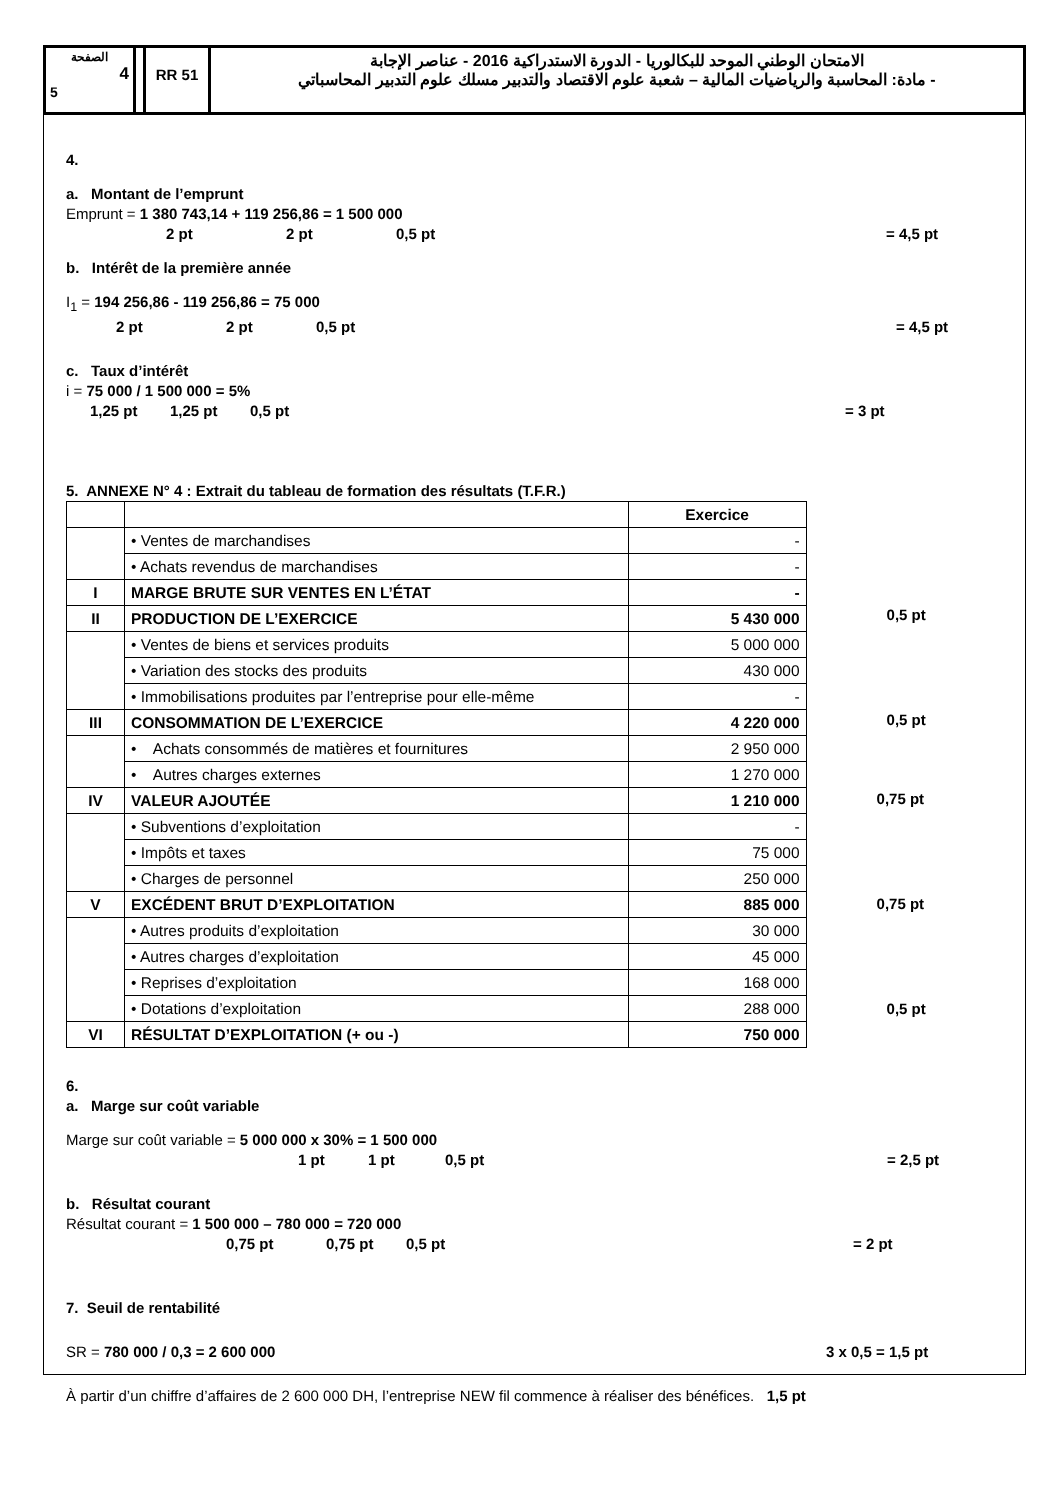الصفحة
4
5
RR 51
الامتحان الوطني الموحد للبكالوريا - الدورة الاستدراكية 2016 - عناصر الإجابة
- مادة: المحاسبة والرياضيات المالية – شعبة علوم الاقتصاد والتدبير مسلك علوم التدبير المحاسباتي
4.
a. Montant de l’emprunt
Emprunt = 1 380 743,14 + 119 256,86 = 1 500 000
2 pt 2 pt 0,5 pt = 4,5 pt
b. Intérêt de la première année
I<sub>1</sub> = 194 256,86 - 119 256,86 = 75 000
2 pt 2 pt 0,5 pt = 4,5 pt
c. Taux d’intérêt
i = 75 000 / 1 500 000 = 5%
1,25 pt 1,25 pt 0,5 pt = 3 pt
5. ANNEXE N° 4 : Extrait du tableau de formation des résultats (T.F.R.)
| | | Exercice |
| | • Ventes de marchandises | - |
| | • Achats revendus de marchandises | - |
| I | MARGE BRUTE SUR VENTES EN L’ÉTAT | - |
| II | PRODUCTION DE L’EXERCICE | 5 430 000 |
| | • Ventes de biens et services produits | 5 000 000 |
| | • Variation des stocks des produits | 430 000 |
| | • Immobilisations produites par l’entreprise pour elle-même | - |
| III | CONSOMMATION DE L’EXERCICE | 4 220 000 |
| | • Achats consommés de matières et fournitures | 2 950 000 |
| | • Autres charges externes | 1 270 000 |
| IV | VALEUR AJOUTÉE | 1 210 000 |
| | • Subventions d’exploitation | - |
| | • Impôts et taxes | 75 000 |
| | • Charges de personnel | 250 000 |
| V | EXCÉDENT BRUT D’EXPLOITATION | 885 000 |
| | • Autres produits d’exploitation | 30 000 |
| | • Autres charges d’exploitation | 45 000 |
| | • Reprises d’exploitation | 168 000 |
| | • Dotations d’exploitation | 288 000 |
| VI | RÉSULTAT D’EXPLOITATION (+ ou -) | 750 000 |
0,5 pt
0,5 pt
0,75 pt
0,75 pt
0,5 pt
6.
a. Marge sur coût variable
Marge sur coût variable = 5 000 000 x 30% = 1 500 000
1 pt 1 pt 0,5 pt = 2,5 pt
b. Résultat courant
Résultat courant = 1 500 000 – 780 000 = 720 000
0,75 pt 0,75 pt 0,5 pt = 2 pt
7. Seuil de rentabilité
SR = 780 000 / 0,3 = 2 600 000 3 x 0,5 = 1,5 pt
À partir d’un chiffre d’affaires de 2 600 000 DH, l’entreprise NEW fil commence à réaliser des bénéfices. 1,5 pt